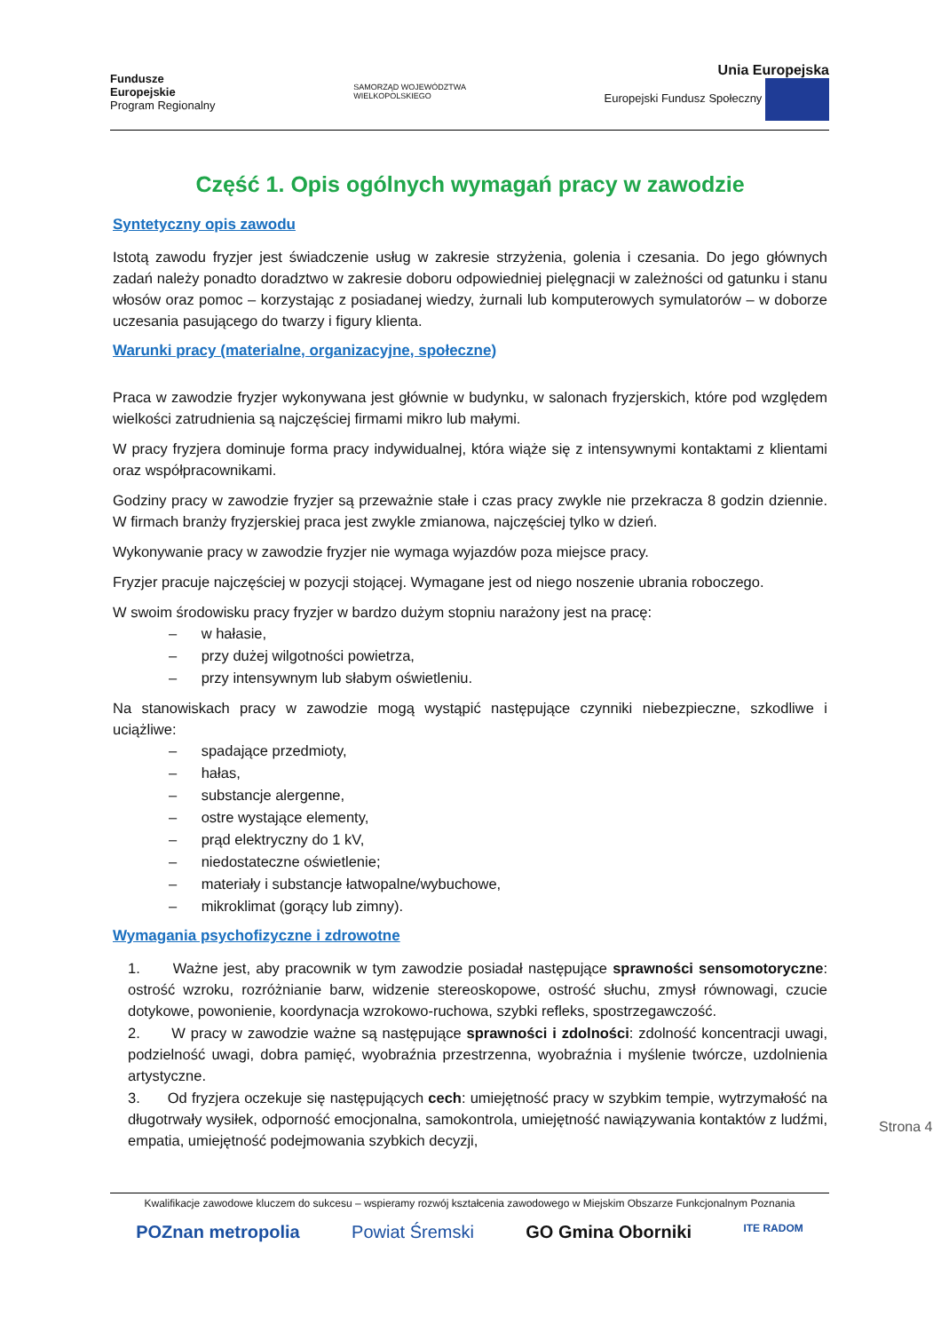Fundusze
Europejskie
Program Regionalny
SAMORZĄD WOJEWÓDZTWA
WIELKOPOLSKIEGO
Unia Europejska
Europejski Fundusz Społeczny
Część 1. Opis ogólnych wymagań pracy w zawodzie
Syntetyczny opis zawodu
Istotą zawodu fryzjer jest świadczenie usług w zakresie strzyżenia, golenia i czesania. Do jego głównych zadań należy ponadto doradztwo w zakresie doboru odpowiedniej pielęgnacji w zależności od gatunku i stanu włosów oraz pomoc – korzystając z posiadanej wiedzy, żurnali lub komputerowych symulatorów – w doborze uczesania pasującego do twarzy i figury klienta.
Warunki pracy (materialne, organizacyjne, społeczne)
Praca w zawodzie fryzjer wykonywana jest głównie w budynku, w salonach fryzjerskich, które pod względem wielkości zatrudnienia są najczęściej firmami mikro lub małymi.
W pracy fryzjera dominuje forma pracy indywidualnej, która wiąże się z intensywnymi kontaktami z klientami oraz współpracownikami.
Godziny pracy w zawodzie fryzjer są przeważnie stałe i czas pracy zwykle nie przekracza 8 godzin dziennie. W firmach branży fryzjerskiej praca jest zwykle zmianowa, najczęściej tylko w dzień.
Wykonywanie pracy w zawodzie fryzjer nie wymaga wyjazdów poza miejsce pracy.
Fryzjer pracuje najczęściej w pozycji stojącej. Wymagane jest od niego noszenie ubrania roboczego.
W swoim środowisku pracy fryzjer w bardzo dużym stopniu narażony jest na pracę:
– w hałasie,
– przy dużej wilgotności powietrza,
– przy intensywnym lub słabym oświetleniu.
Na stanowiskach pracy w zawodzie mogą wystąpić następujące czynniki niebezpieczne, szkodliwe i uciążliwe:
– spadające przedmioty,
– hałas,
– substancje alergenne,
– ostre wystające elementy,
– prąd elektryczny do 1 kV,
– niedostateczne oświetlenie;
– materiały i substancje łatwopalne/wybuchowe,
– mikroklimat (gorący lub zimny).
Wymagania psychofizyczne i zdrowotne
1. Ważne jest, aby pracownik w tym zawodzie posiadał następujące sprawności sensomotoryczne: ostrość wzroku, rozróżnianie barw, widzenie stereoskopowe, ostrość słuchu, zmysł równowagi, czucie dotykowe, powonienie, koordynacja wzrokowo-ruchowa, szybki refleks, spostrzegawczość.
2. W pracy w zawodzie ważne są następujące sprawności i zdolności: zdolność koncentracji uwagi, podzielność uwagi, dobra pamięć, wyobraźnia przestrzenna, wyobraźnia i myślenie twórcze, uzdolnienia artystyczne.
3. Od fryzjera oczekuje się następujących cech: umiejętność pracy w szybkim tempie, wytrzymałość na długotrwały wysiłek, odporność emocjonalna, samokontrola, umiejętność nawiązywania kontaktów z ludźmi, empatia, umiejętność podejmowania szybkich decyzji,
Strona 4
Kwalifikacje zawodowe kluczem do sukcesu – wspieramy rozwój kształcenia zawodowego w Miejskim Obszarze Funkcjonalnym Poznania
POZnan metropolia Powiat Śremski GO Gmina Oborniki ITE RADOM